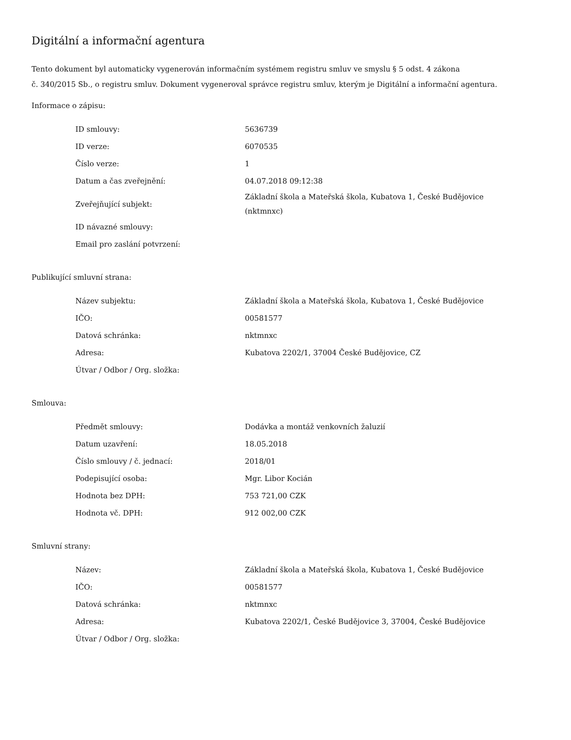Digitální a informační agentura
Tento dokument byl automaticky vygenerován informačním systémem registru smluv ve smyslu § 5 odst. 4 zákona
č. 340/2015 Sb., o registru smluv. Dokument vygeneroval správce registru smluv, kterým je Digitální a informační agentura.
Informace o zápisu:
| ID smlouvy: | 5636739 |
| ID verze: | 6070535 |
| Číslo verze: | 1 |
| Datum a čas zveřejnění: | 04.07.2018 09:12:38 |
| Zveřejňující subjekt: | Základní škola a Mateřská škola, Kubatova 1, České Budějovice (nktmnxc) |
| ID návazné smlouvy: | |
| Email pro zaslání potvrzení: | |
Publikující smluvní strana:
| Název subjektu: | Základní škola a Mateřská škola, Kubatova 1, České Budějovice |
| IČO: | 00581577 |
| Datová schránka: | nktmnxc |
| Adresa: | Kubatova 2202/1, 37004 České Budějovice, CZ |
| Útvar / Odbor / Org. složka: | |
Smlouva:
| Předmět smlouvy: | Dodávka a montáž venkovních žaluzií |
| Datum uzavření: | 18.05.2018 |
| Číslo smlouvy / č. jednací: | 2018/01 |
| Podepisující osoba: | Mgr. Libor Kocián |
| Hodnota bez DPH: | 753 721,00 CZK |
| Hodnota vč. DPH: | 912 002,00 CZK |
Smluvní strany:
| Název: | Základní škola a Mateřská škola, Kubatova 1, České Budějovice |
| IČO: | 00581577 |
| Datová schránka: | nktmnxc |
| Adresa: | Kubatova 2202/1, České Budějovice 3, 37004, České Budějovice |
| Útvar / Odbor / Org. složka: | |